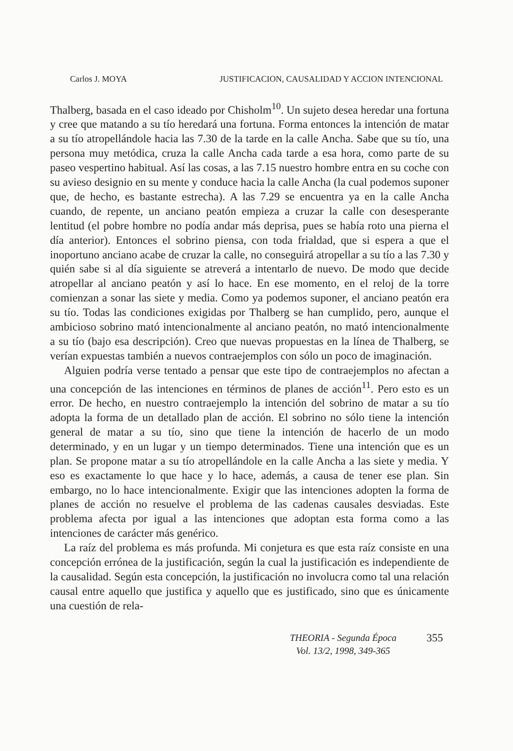Carlos J. MOYA JUSTIFICACION, CAUSALIDAD Y ACCION INTENCIONAL
Thalberg, basada en el caso ideado por Chisholm<sup>10</sup>. Un sujeto desea heredar una fortuna y cree que matando a su tío heredará una fortuna. Forma entonces la intención de matar a su tío atropellándole hacia las 7.30 de la tarde en la calle Ancha. Sabe que su tío, una persona muy metódica, cruza la calle Ancha cada tarde a esa hora, como parte de su paseo vespertino habitual. Así las cosas, a las 7.15 nuestro hombre entra en su coche con su avieso designio en su mente y conduce hacia la calle Ancha (la cual podemos suponer que, de hecho, es bastante estrecha). A las 7.29 se encuentra ya en la calle Ancha cuando, de repente, un anciano peatón empieza a cruzar la calle con desesperante lentitud (el pobre hombre no podía andar más deprisa, pues se había roto una pierna el día anterior). Entonces el sobrino piensa, con toda frialdad, que si espera a que el inoportuno anciano acabe de cruzar la calle, no conseguirá atropellar a su tío a las 7.30 y quién sabe si al día siguiente se atreverá a intentarlo de nuevo. De modo que decide atropellar al anciano peatón y así lo hace. En ese momento, en el reloj de la torre comienzan a sonar las siete y media. Como ya podemos suponer, el anciano peatón era su tío. Todas las condiciones exigidas por Thalberg se han cumplido, pero, aunque el ambicioso sobrino mató intencionalmente al anciano peatón, no mató intencionalmente a su tío (bajo esa descripción). Creo que nuevas propuestas en la línea de Thalberg, se verían expuestas también a nuevos contraejemplos con sólo un poco de imaginación.
Alguien podría verse tentado a pensar que este tipo de contraejemplos no afectan a una concepción de las intenciones en términos de planes de acción<sup>11</sup>. Pero esto es un error. De hecho, en nuestro contraejemplo la intención del sobrino de matar a su tío adopta la forma de un detallado plan de acción. El sobrino no sólo tiene la intención general de matar a su tío, sino que tiene la intención de hacerlo de un modo determinado, y en un lugar y un tiempo determinados. Tiene una intención que es un plan. Se propone matar a su tío atropellándole en la calle Ancha a las siete y media. Y eso es exactamente lo que hace y lo hace, además, a causa de tener ese plan. Sin embargo, no lo hace intencionalmente. Exigir que las intenciones adopten la forma de planes de acción no resuelve el problema de las cadenas causales desviadas. Este problema afecta por igual a las intenciones que adoptan esta forma como a las intenciones de carácter más genérico.
La raíz del problema es más profunda. Mi conjetura es que esta raíz consiste en una concepción errónea de la justificación, según la cual la justificación es independiente de la causalidad. Según esta concepción, la justificación no involucra como tal una relación causal entre aquello que justifica y aquello que es justificado, sino que es únicamente una cuestión de rela-
THEORIA - Segunda Época
Vol. 13/2, 1998, 349-365
355